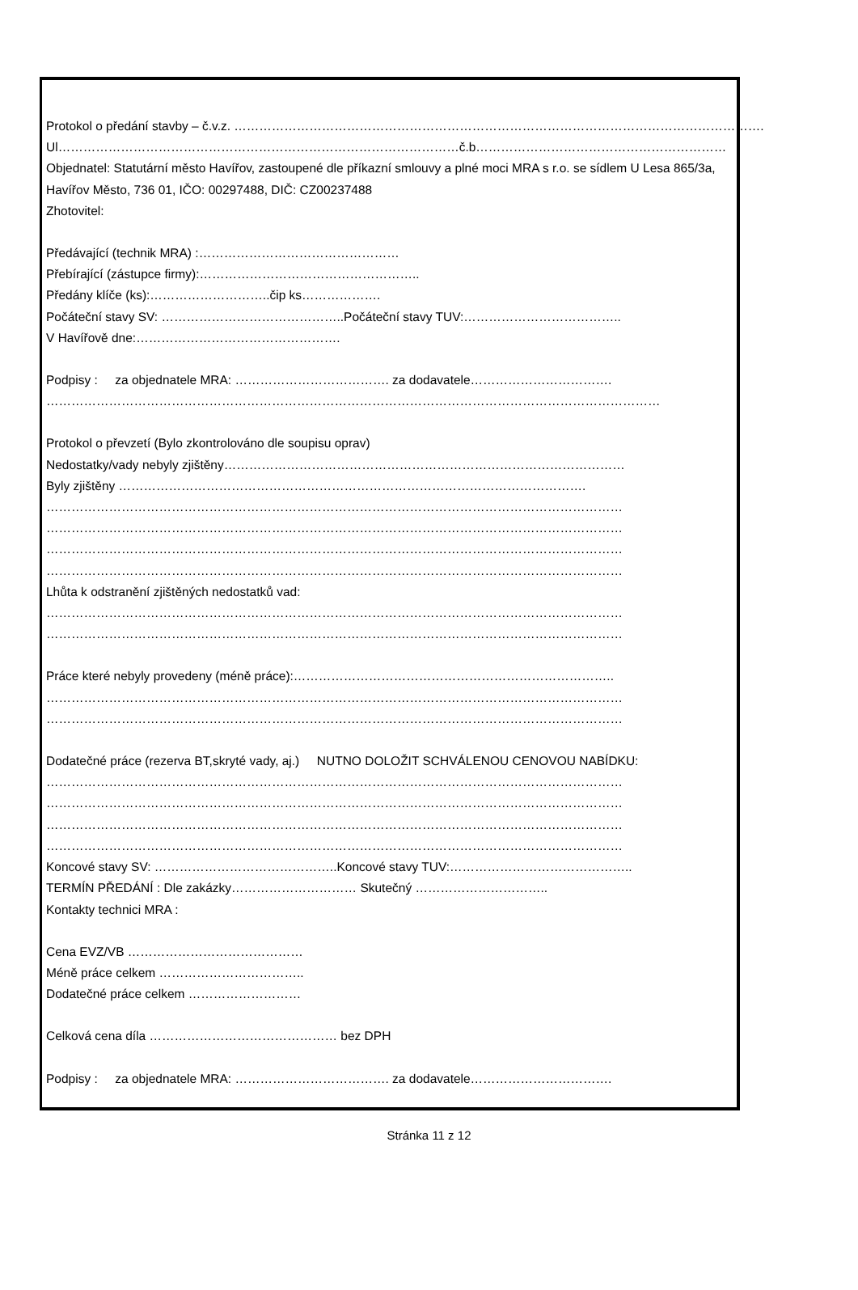Protokol o předání stavby – č.v.z. ……………………………………………………………………………………………………………….
Ul……………………………………………………………………………………č.b……………………………………………………
Objednatel: Statutární město Havířov, zastoupené dle příkazní smlouvy a plné moci MRA s r.o. se sídlem U Lesa 865/3a, Havířov Město, 736 01, IČO: 00297488, DIČ: CZ00237488
Zhotovitel:
Předávající (technik MRA) :…………………………………………
Přebírající (zástupce firmy):……………………………………………..
Předány klíče (ks):………………………..čip ks……………….
Počáteční stavy SV: ……………………………………..Počáteční stavy TUV:………………………………..
V Havířově dne:………………………………………….
Podpisy : za objednatele MRA: ………………………………. za dodavatele…………………………….
…………………………………………………………………………………………………………………………………
Protokol o převzetí (Bylo zkontrolováno dle soupisu oprav)
Nedostatky/vady nebyly zjištěny……………………………………………………………………………………
Byly zjištěny ………………………………………………………………………………………………….
…………………………………………………………………………………………………………………………
…………………………………………………………………………………………………………………………
…………………………………………………………………………………………………………………………
…………………………………………………………………………………………………………………………
Lhůta k odstranění zjištěných nedostatků vad:
…………………………………………………………………………………………………………………………
…………………………………………………………………………………………………………………………
Práce které nebyly provedeny (méně práce):…………………………………………………………………..
…………………………………………………………………………………………………………………………
…………………………………………………………………………………………………………………………
Dodatečné práce (rezerva BT,skryté vady, aj.) NUTNO DOLOŽIT SCHVÁLENOU CENOVOU NABÍDKU:
…………………………………………………………………………………………………………………………
…………………………………………………………………………………………………………………………
…………………………………………………………………………………………………………………………
…………………………………………………………………………………………………………………………
Koncové stavy SV: ……………………………………..Koncové stavy TUV:……………………………………..
TERMÍN PŘEDÁNÍ : Dle zakázky………………………… Skutečný …………………………..
Kontakty technici MRA :
Cena EVZ/VB ……………………………………
Méně práce celkem ……………………………..
Dodatečné práce celkem ………………………
Celková cena díla ……………………………………… bez DPH
Podpisy : za objednatele MRA: ………………………………. za dodavatele…………………………….
Stránka 11 z 12